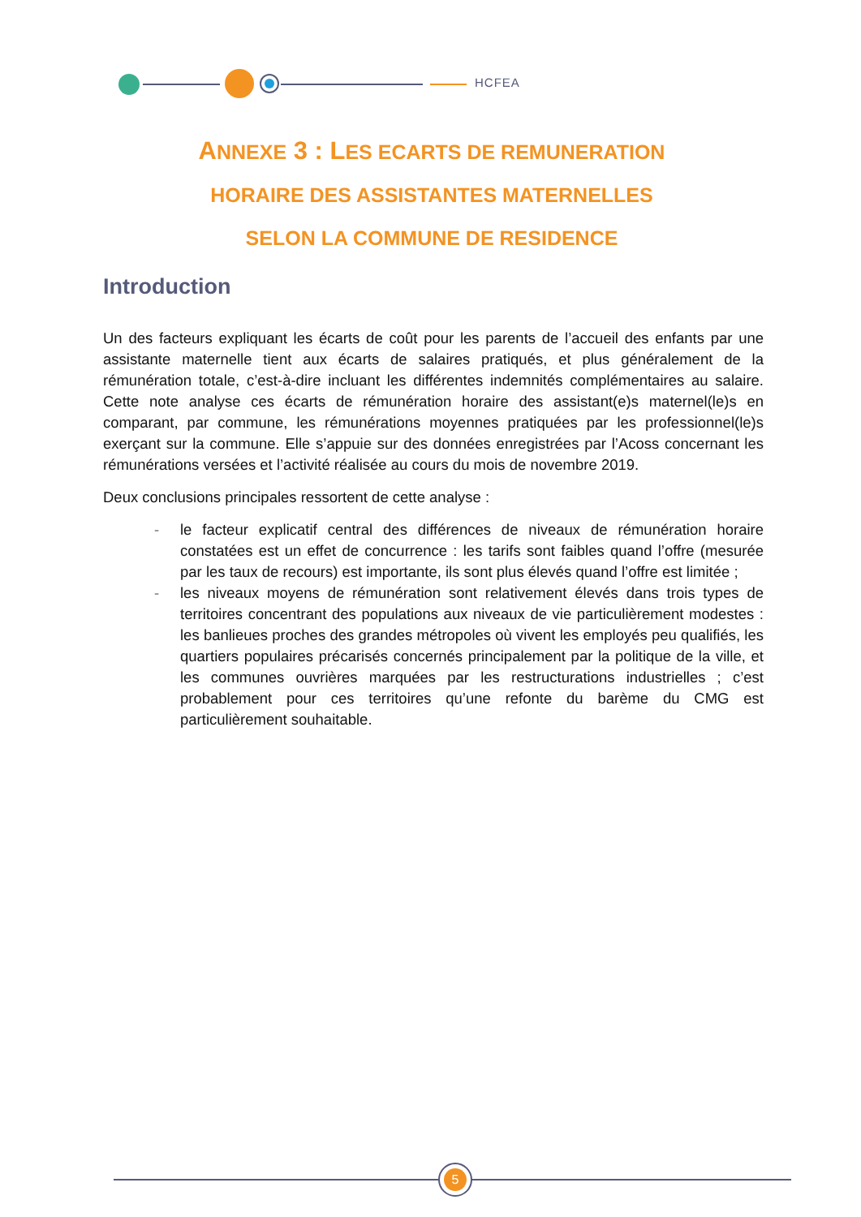HCFEA
ANNEXE 3 : LES ECARTS DE REMUNERATION
HORAIRE DES ASSISTANTES MATERNELLES
SELON LA COMMUNE DE RESIDENCE
Introduction
Un des facteurs expliquant les écarts de coût pour les parents de l’accueil des enfants par une assistante maternelle tient aux écarts de salaires pratiqués, et plus généralement de la rémunération totale, c’est-à-dire incluant les différentes indemnités complémentaires au salaire. Cette note analyse ces écarts de rémunération horaire des assistant(e)s maternel(le)s en comparant, par commune, les rémunérations moyennes pratiquées par les professionnel(le)s exerçant sur la commune. Elle s’appuie sur des données enregistrées par l’Acoss concernant les rémunérations versées et l’activité réalisée au cours du mois de novembre 2019.
Deux conclusions principales ressortent de cette analyse :
- le facteur explicatif central des différences de niveaux de rémunération horaire constatées est un effet de concurrence : les tarifs sont faibles quand l’offre (mesurée par les taux de recours) est importante, ils sont plus élevés quand l’offre est limitée ;
- les niveaux moyens de rémunération sont relativement élevés dans trois types de territoires concentrant des populations aux niveaux de vie particulièrement modestes : les banlieues proches des grandes métropoles où vivent les employés peu qualifiés, les quartiers populaires précarisés concernés principalement par la politique de la ville, et les communes ouvrières marquées par les restructurations industrielles ; c’est probablement pour ces territoires qu’une refonte du barème du CMG est particulièrement souhaitable.
5